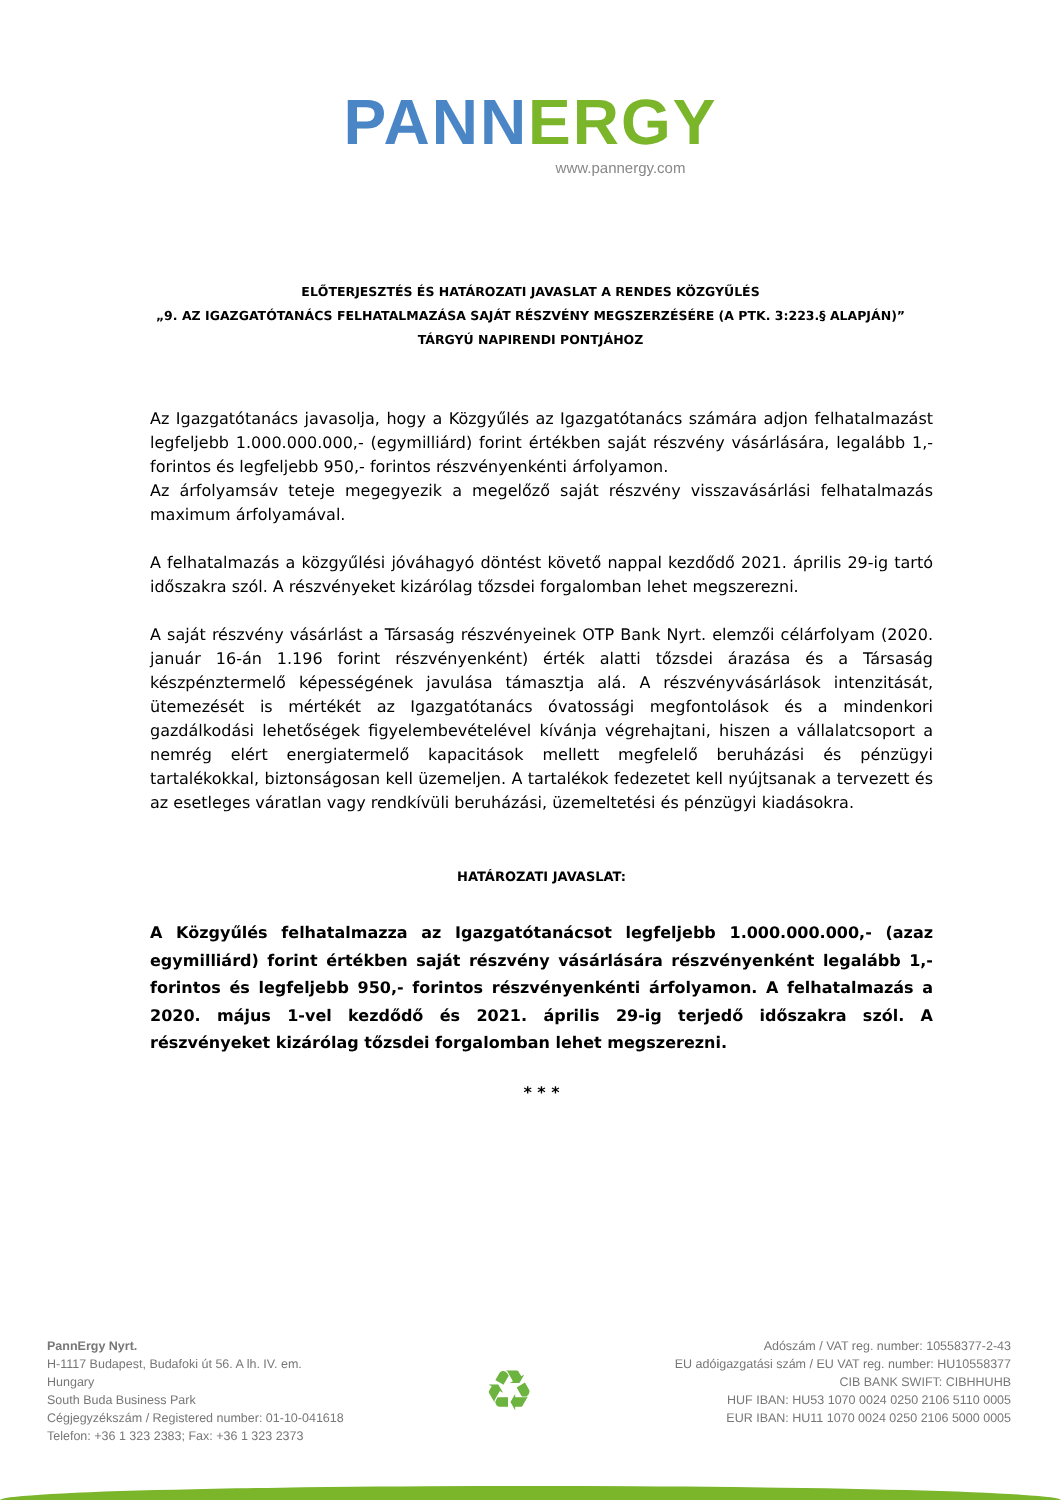PANN ERGY
www.pannergy.com
ELŐTERJESZTÉS ÉS HATÁROZATI JAVASLAT A RENDES KÖZGYŰLÉS
„9. AZ IGAZGATÓTANÁCS FELHATALMAZÁSA SAJÁT RÉSZVÉNY MEGSZERZÉSÉRE (A PTK. 3:223.§ ALAPJÁN)”
TÁRGYÚ NAPIRENDI PONTJÁHOZ
Az Igazgatótanács javasolja, hogy a Közgyűlés az Igazgatótanács számára adjon felhatalmazást legfeljebb 1.000.000.000,- (egymilliárd) forint értékben saját részvény vásárlására, legalább 1,- forintos és legfeljebb 950,- forintos részvényenkénti árfolyamon.
Az árfolyamsáv teteje megegyezik a megelőző saját részvény visszavásárlási felhatalmazás maximum árfolyamával.
A felhatalmazás a közgyűlési jóváhagyó döntést követő nappal kezdődő 2021. április 29-ig tartó időszakra szól. A részvényeket kizárólag tőzsdei forgalomban lehet megszerezni.
A saját részvény vásárlást a Társaság részvényeinek OTP Bank Nyrt. elemzői célárfolyam (2020. január 16-án 1.196 forint részvényenként) érték alatti tőzsdei árazása és a Társaság készpénztermelő képességének javulása támasztja alá. A részvényvásárlások intenzitását, ütemezését is mértékét az Igazgatótanács óvatossági megfontolások és a mindenkori gazdálkodási lehetőségek figyelembevételével kívánja végrehajtani, hiszen a vállalatcsoport a nemrég elért energiatermelő kapacitások mellett megfelelő beruházási és pénzügyi tartalékokkal, biztonságosan kell üzemeljen. A tartalékok fedezetet kell nyújtsanak a tervezett és az esetleges váratlan vagy rendkívüli beruházási, üzemeltetési és pénzügyi kiadásokra.
HATÁROZATI JAVASLAT:
A Közgyűlés felhatalmazza az Igazgatótanácsot legfeljebb 1.000.000.000,- (azaz egymilliárd) forint értékben saját részvény vásárlására részvényenként legalább 1,- forintos és legfeljebb 950,- forintos részvényenkénti árfolyamon. A felhatalmazás a 2020. május 1-vel kezdődő és 2021. április 29-ig terjedő időszakra szól. A részvényeket kizárólag tőzsdei forgalomban lehet megszerezni.
* * *
PannErgy Nyrt.
H-1117 Budapest, Budafoki út 56. A lh. IV. em.
Hungary
South Buda Business Park
Cégjegyzékszám / Registered number: 01-10-041618
Telefon: +36 1 323 2383; Fax: +36 1 323 2373
♻
Adószám / VAT reg. number: 10558377-2-43
EU adóigazgatási szám / EU VAT reg. number: HU10558377
CIB BANK SWIFT: CIBHHUHB
HUF IBAN: HU53 1070 0024 0250 2106 5110 0005
EUR IBAN: HU11 1070 0024 0250 2106 5000 0005